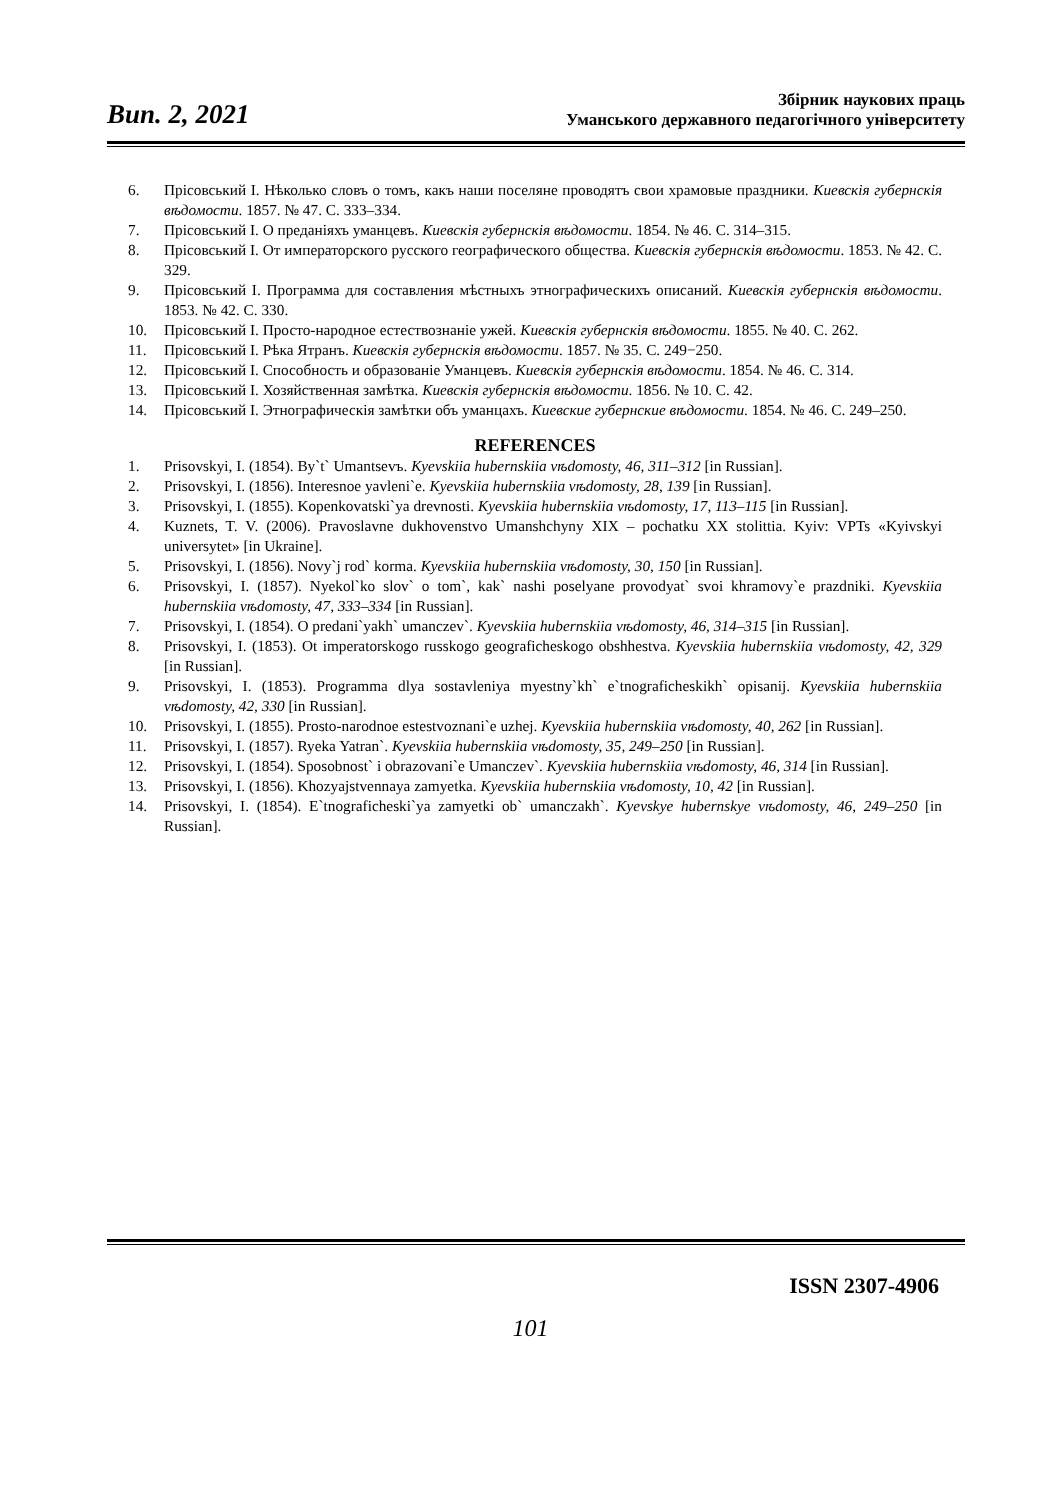Вип. 2, 2021
Збірник наукових праць
Уманського державного педагогічного університету
6. Прісовський І. Нѣколько словъ о томъ, какъ наши поселяне проводятъ свои храмовые праздники. Киевскія губернскія вѣдомости. 1857. № 47. С. 333–334.
7. Прісовський І. О преданіяхъ уманцевъ. Киевскія губернскія вѣдомости. 1854. № 46. С. 314–315.
8. Прісовський І. От императорского русского географического общества. Киевскія губернскія вѣдомости. 1853. № 42. С. 329.
9. Прісовський І. Программа для составления мѣстныхъ этнографическихъ описаний. Киевскія губернскія вѣдомости. 1853. № 42. С. 330.
10. Прісовський І. Просто-народное естествознаніе ужей. Киевскія губернскія вѣдомости. 1855. № 40. С. 262.
11. Прісовський І. Рѣка Ятранъ. Киевскія губернскія вѣдомости. 1857. № 35. С. 249−250.
12. Прісовський І. Способность и образованіе Уманцевъ. Киевскія губернскія вѣдомости. 1854. № 46. С. 314.
13. Прісовський І. Хозяйственная замѣтка. Киевскія губернскія вѣдомости. 1856. № 10. С. 42.
14. Прісовський І. Этнографическія замѣтки объ уманцахъ. Киевские губернские вѣдомости. 1854. № 46. С. 249–250.
REFERENCES
1. Prisovskyi, I. (1854). By`t` Umantsevъ. Kyevskiia hubernskiia vѣdomosty, 46, 311–312 [in Russian].
2. Prisovskyi, I. (1856). Interesnoe yavleni`e. Kyevskiia hubernskiia vѣdomosty, 28, 139 [in Russian].
3. Prisovskyi, I. (1855). Kopenkovatski`ya drevnosti. Kyevskiia hubernskiia vѣdomosty, 17, 113–115 [in Russian].
4. Kuznets, T. V. (2006). Pravoslavne dukhovenstvo Umanshchyny XIX – pochatku XX stolittia. Kyiv: VPTs «Kyivskyi universytet» [in Ukraine].
5. Prisovskyi, I. (1856). Novy`j rod` korma. Kyevskiia hubernskiia vѣdomosty, 30, 150 [in Russian].
6. Prisovskyi, I. (1857). Nyekol`ko slov` o tom`, kak` nashi poselyane provodyat` svoi khramovy`e prazdniki. Kyevskiia hubernskiia vѣdomosty, 47, 333–334 [in Russian].
7. Prisovskyi, I. (1854). O predani`yakh` umanczev`. Kyevskiia hubernskiia vѣdomosty, 46, 314–315 [in Russian].
8. Prisovskyi, I. (1853). Ot imperatorskogo russkogo geograficheskogo obshhestva. Kyevskiia hubernskiia vѣdomosty, 42, 329 [in Russian].
9. Prisovskyi, I. (1853). Programma dlya sostavleniya myestny`kh` e`tnograficheskikh` opisanij. Kyevskiia hubernskiia vѣdomosty, 42, 330 [in Russian].
10. Prisovskyi, I. (1855). Prosto-narodnoe estestvoznani`e uzhej. Kyevskiia hubernskiia vѣdomosty, 40, 262 [in Russian].
11. Prisovskyi, I. (1857). Ryeka Yatran`. Kyevskiia hubernskiia vѣdomosty, 35, 249–250 [in Russian].
12. Prisovskyi, I. (1854). Sposobnost` i obrazovani`e Umanczev`. Kyevskiia hubernskiia vѣdomosty, 46, 314 [in Russian].
13. Prisovskyi, I. (1856). Khozyajstvennaya zamyetka. Kyevskiia hubernskiia vѣdomosty, 10, 42 [in Russian].
14. Prisovskyi, I. (1854). E`tnograficheski`ya zamyetki ob` umanczakh`. Kyevskye hubernskye vѣdomosty, 46, 249–250 [in Russian].
ISSN 2307-4906
101